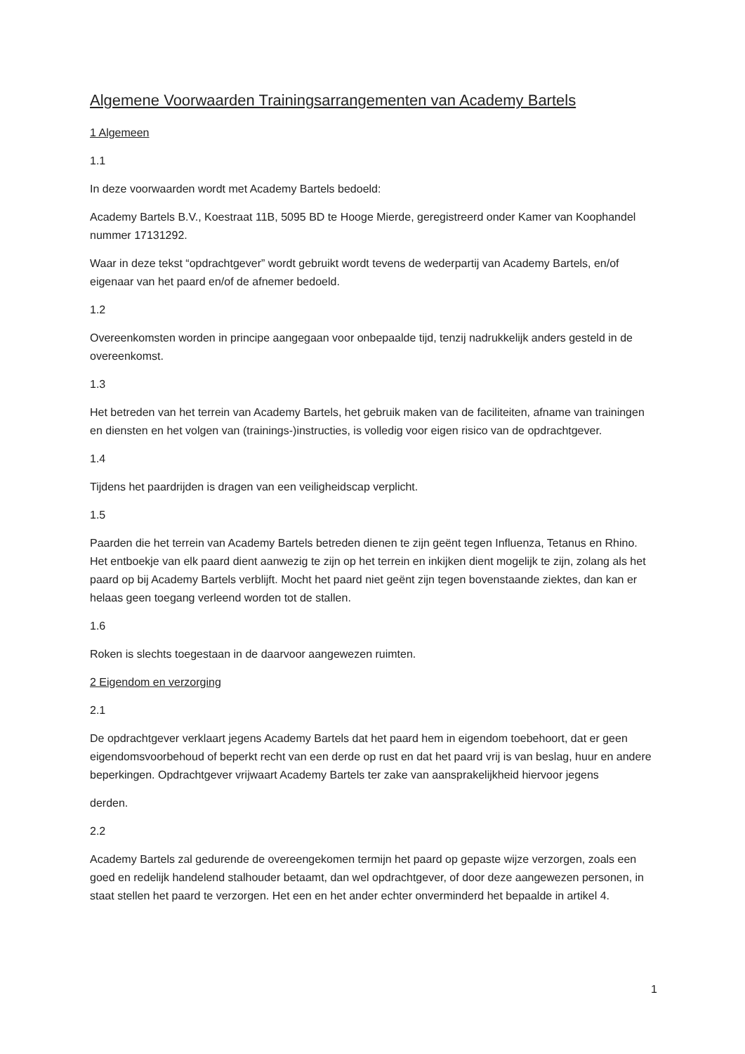Algemene Voorwaarden Trainingsarrangementen van Academy Bartels
1 Algemeen
1.1
In deze voorwaarden wordt met Academy Bartels bedoeld:
Academy Bartels B.V., Koestraat 11B, 5095 BD te Hooge Mierde, geregistreerd onder Kamer van Koophandel nummer 17131292.
Waar in deze tekst “opdrachtgever” wordt gebruikt wordt tevens de wederpartij van Academy Bartels, en/of eigenaar van het paard en/of de afnemer bedoeld.
1.2
Overeenkomsten worden in principe aangegaan voor onbepaalde tijd, tenzij nadrukkelijk anders gesteld in de overeenkomst.
1.3
Het betreden van het terrein van Academy Bartels, het gebruik maken van de faciliteiten, afname van trainingen en diensten en het volgen van (trainings-)instructies, is volledig voor eigen risico van de opdrachtgever.
1.4
Tijdens het paardrijden is dragen van een veiligheidscap verplicht.
1.5
Paarden die het terrein van Academy Bartels betreden dienen te zijn geënt tegen Influenza, Tetanus en Rhino. Het entboekje van elk paard dient aanwezig te zijn op het terrein en inkijken dient mogelijk te zijn, zolang als het paard op bij Academy Bartels verblijft. Mocht het paard niet geënt zijn tegen bovenstaande ziektes, dan kan er helaas geen toegang verleend worden tot de stallen.
1.6
Roken is slechts toegestaan in de daarvoor aangewezen ruimten.
2 Eigendom en verzorging
2.1
De opdrachtgever verklaart jegens Academy Bartels dat het paard hem in eigendom toebehoort, dat er geen eigendomsvoorbehoud of beperkt recht van een derde op rust en dat het paard vrij is van beslag, huur en andere beperkingen. Opdrachtgever vrijwaart Academy Bartels ter zake van aansprakelijkheid hiervoor jegens
derden.
2.2
Academy Bartels zal gedurende de overeengekomen termijn het paard op gepaste wijze verzorgen, zoals een goed en redelijk handelend stalhouder betaamt, dan wel opdrachtgever, of door deze aangewezen personen, in staat stellen het paard te verzorgen. Het een en het ander echter onverminderd het bepaalde in artikel 4.
1